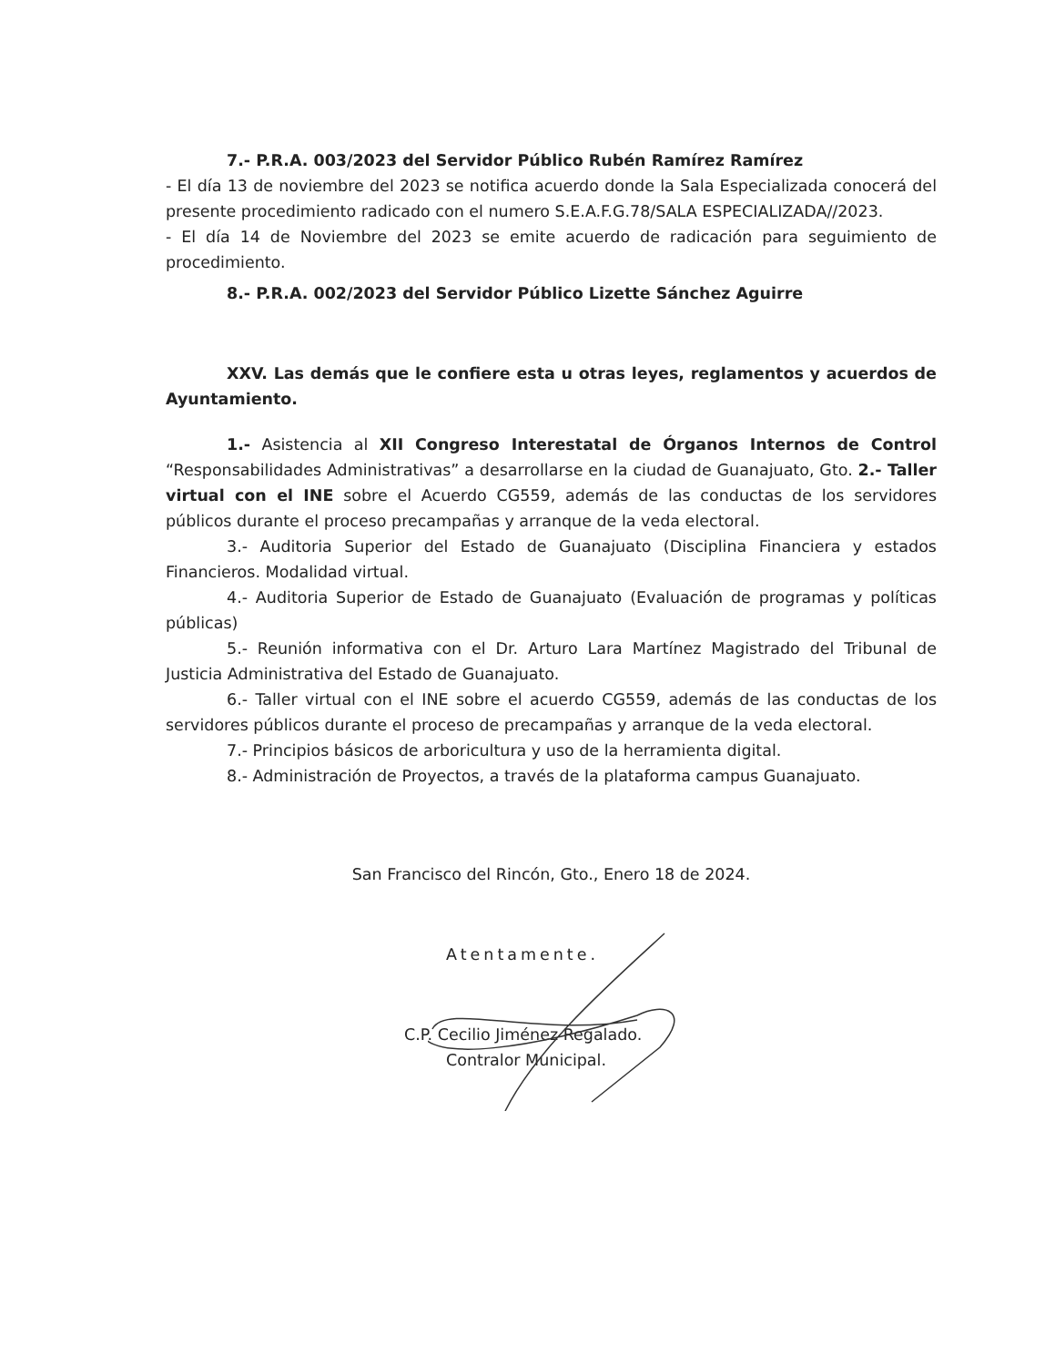7.- P.R.A. 003/2023 del Servidor Público Rubén Ramírez Ramírez
- El día 13 de noviembre del 2023 se notifica acuerdo donde la Sala Especializada conocerá del presente procedimiento radicado con el numero S.E.A.F.G.78/SALA ESPECIALIZADA//2023.
- El día 14 de Noviembre del 2023 se emite acuerdo de radicación para seguimiento de procedimiento.
8.- P.R.A. 002/2023 del Servidor Público Lizette Sánchez Aguirre
XXV. Las demás que le confiere esta u otras leyes, reglamentos y acuerdos de Ayuntamiento.
1.- Asistencia al XII Congreso Interestatal de Órganos Internos de Control “Responsabilidades Administrativas” a desarrollarse en la ciudad de Guanajuato, Gto. 2.- Taller virtual con el INE sobre el Acuerdo CG559, además de las conductas de los servidores públicos durante el proceso precampañas y arranque de la veda electoral.
3.- Auditoria Superior del Estado de Guanajuato (Disciplina Financiera y estados Financieros. Modalidad virtual.
4.- Auditoria Superior de Estado de Guanajuato (Evaluación de programas y políticas públicas)
5.- Reunión informativa con el Dr. Arturo Lara Martínez Magistrado del Tribunal de Justicia Administrativa del Estado de Guanajuato.
6.- Taller virtual con el INE sobre el acuerdo CG559, además de las conductas de los servidores públicos durante el proceso de precampañas y arranque de la veda electoral.
7.- Principios básicos de arboricultura y uso de la herramienta digital.
8.- Administración de Proyectos, a través de la plataforma campus Guanajuato.
San Francisco del Rincón, Gto., Enero 18 de 2024.
Atentamente.
C.P. Cecilio Jiménez Regalado.
Contralor Municipal.